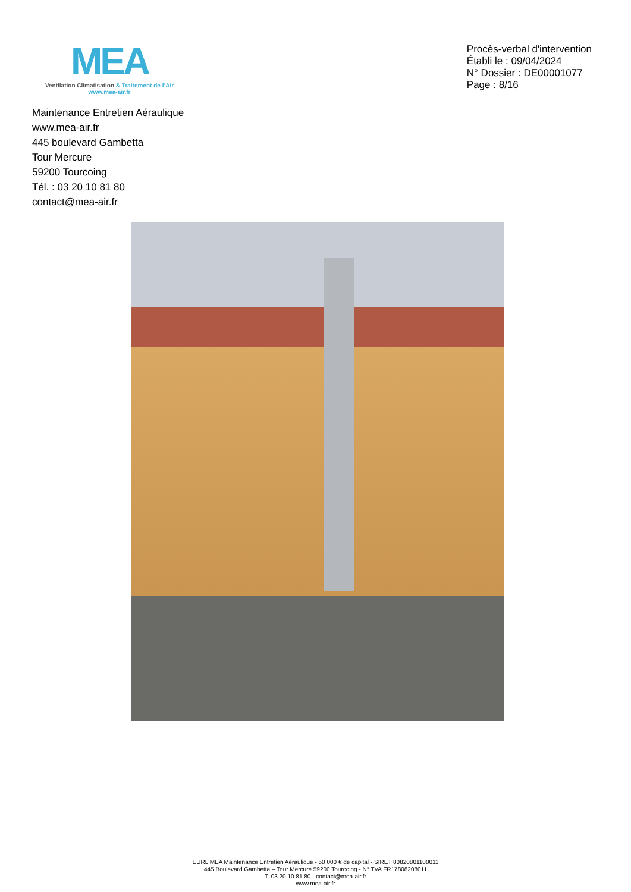MEA
Ventilation Climatisation & Traitement de l’Air
www.mea-air.fr
Procès-verbal d'intervention
Établi le : 09/04/2024
N° Dossier : DE00001077
Page : 8/16
Maintenance Entretien Aéraulique
www.mea-air.fr
445 boulevard Gambetta
Tour Mercure
59200 Tourcoing
Tél. : 03 20 10 81 80
contact@mea-air.fr
EURL MEA Maintenance Entretien Aéraulique - 50 000 € de capital - SIRET 80820801100011
445 Boulevard Gambetta – Tour Mercure 59200 Tourcoing - N° TVA FR17808208011
T. 03 20 10 81 80 - contact@mea-air.fr
www.mea-air.fr